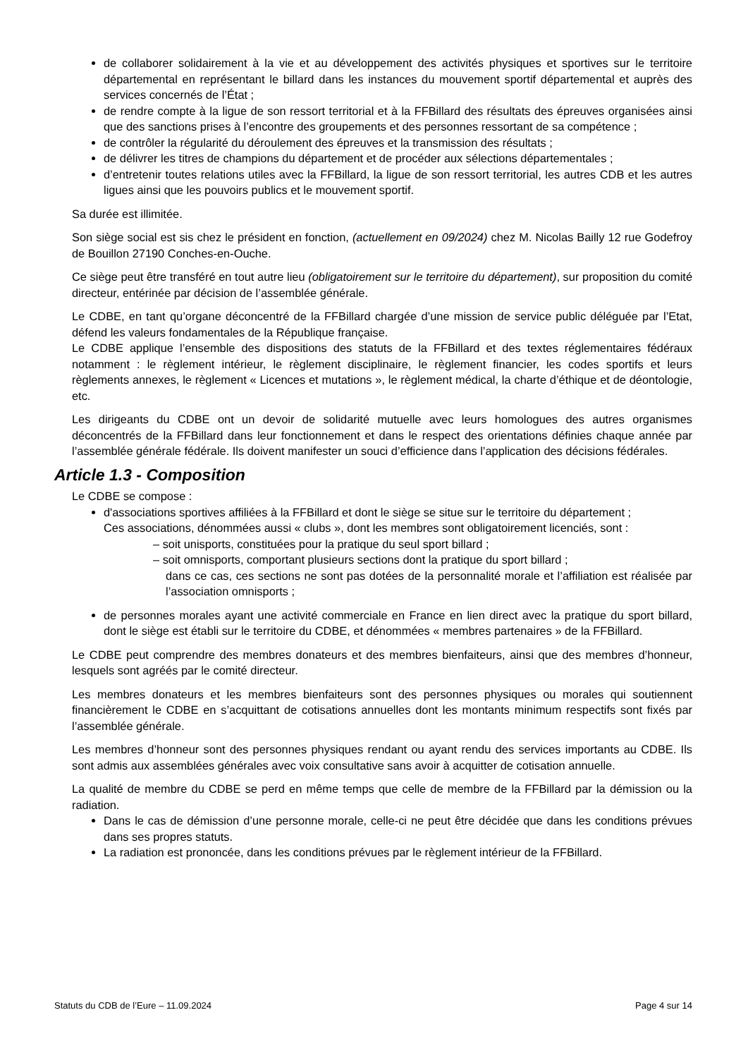de collaborer solidairement à la vie et au développement des activités physiques et sportives sur le territoire départemental en représentant le billard dans les instances du mouvement sportif départemental et auprès des services concernés de l’État ;
de rendre compte à la ligue de son ressort territorial et à la FFBillard des résultats des épreuves organisées ainsi que des sanctions prises à l’encontre des groupements et des personnes ressortant de sa compétence ;
de contrôler la régularité du déroulement des épreuves et la transmission des résultats ;
de délivrer les titres de champions du département et de procéder aux sélections départementales ;
d’entretenir toutes relations utiles avec la FFBillard, la ligue de son ressort territorial, les autres CDB et les autres ligues ainsi que les pouvoirs publics et le mouvement sportif.
Sa durée est illimitée.
Son siège social est sis chez le président en fonction, (actuellement en 09/2024) chez M. Nicolas Bailly 12 rue Godefroy de Bouillon 27190 Conches-en-Ouche.
Ce siège peut être transféré en tout autre lieu (obligatoirement sur le territoire du département), sur proposition du comité directeur, entérinée par décision de l’assemblée générale.
Le CDBE, en tant qu’organe déconcentré de la FFBillard chargée d’une mission de service public déléguée par l’Etat, défend les valeurs fondamentales de la République française.
Le CDBE applique l’ensemble des dispositions des statuts de la FFBillard et des textes réglementaires fédéraux notamment : le règlement intérieur, le règlement disciplinaire, le règlement financier, les codes sportifs et leurs règlements annexes, le règlement « Licences et mutations », le règlement médical, la charte d’éthique et de déontologie, etc.
Les dirigeants du CDBE ont un devoir de solidarité mutuelle avec leurs homologues des autres organismes déconcentrés de la FFBillard dans leur fonctionnement et dans le respect des orientations définies chaque année par l’assemblée générale fédérale. Ils doivent manifester un souci d’efficience dans l’application des décisions fédérales.
Article 1.3 - Composition
Le CDBE se compose :
d'associations sportives affiliées à la FFBillard et dont le siège se situe sur le territoire du département ;
Ces associations, dénommées aussi « clubs », dont les membres sont obligatoirement licenciés, sont :
– soit unisports, constituées pour la pratique du seul sport billard ;
– soit omnisports, comportant plusieurs sections dont la pratique du sport billard ;
dans ce cas, ces sections ne sont pas dotées de la personnalité morale et l’affiliation est réalisée par l’association omnisports ;
de personnes morales ayant une activité commerciale en France en lien direct avec la pratique du sport billard, dont le siège est établi sur le territoire du CDBE, et dénommées « membres partenaires » de la FFBillard.
Le CDBE peut comprendre des membres donateurs et des membres bienfaiteurs, ainsi que des membres d’honneur, lesquels sont agréés par le comité directeur.
Les membres donateurs et les membres bienfaiteurs sont des personnes physiques ou morales qui soutiennent financièrement le CDBE en s’acquittant de cotisations annuelles dont les montants minimum respectifs sont fixés par l’assemblée générale.
Les membres d’honneur sont des personnes physiques rendant ou ayant rendu des services importants au CDBE. Ils sont admis aux assemblées générales avec voix consultative sans avoir à acquitter de cotisation annuelle.
La qualité de membre du CDBE se perd en même temps que celle de membre de la FFBillard par la démission ou la radiation.
Dans le cas de démission d’une personne morale, celle-ci ne peut être décidée que dans les conditions prévues dans ses propres statuts.
La radiation est prononcée, dans les conditions prévues par le règlement intérieur de la FFBillard.
Statuts du CDB de l’Eure – 11.09.2024 Page 4 sur 14